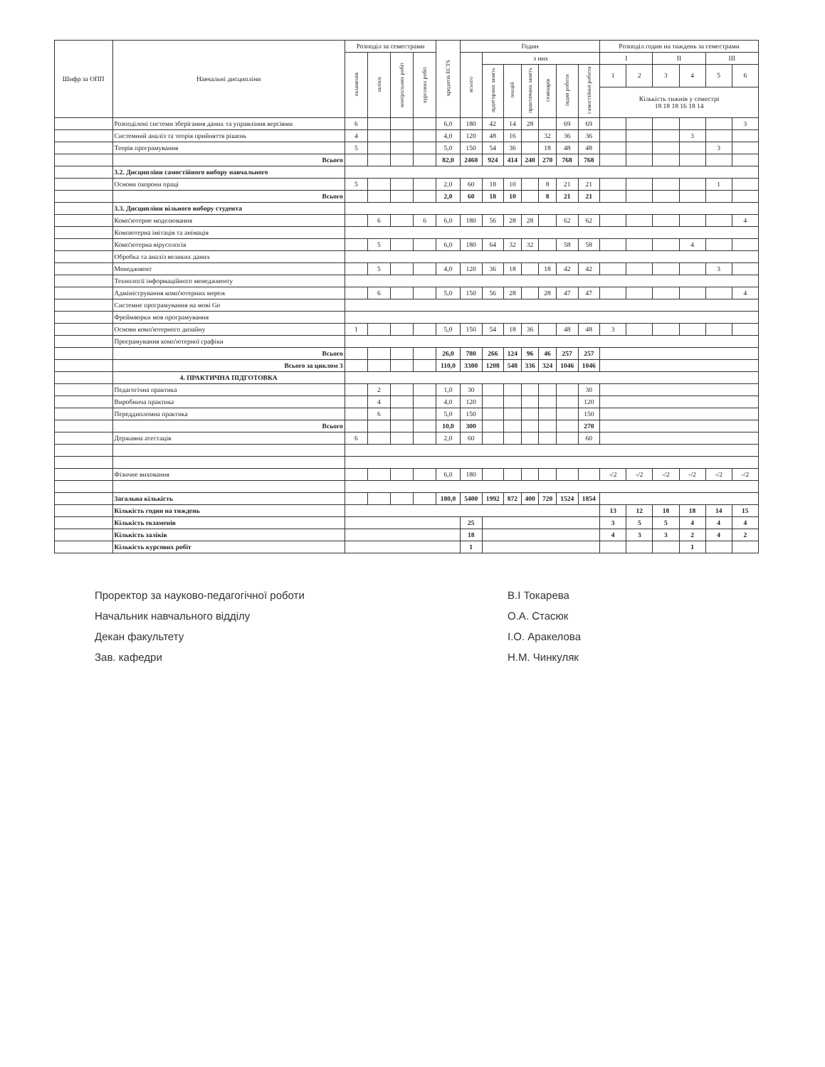| Шифр за ОПП | Навчальні дисципліни | Розподіл за семестрами | | | | кредитів ECTS | Годин | | | | | | | Розподіл годин на тиждень за семестрами | | | | | |
| --- | --- | --- | --- | --- | --- | --- | --- | --- | --- | --- | --- | --- | --- | --- | --- | --- | --- | --- | --- |
| | | екзаменів | заліки | контрольних робіт | курсових робіт | | всього | з них | | | | | | I | | II | | III | |
| | | | | | | | | аудиторних занять | лекцій | практичних занять | семінарів | індив роботи | самостійної роботи | 1 | 2 | 3 | 4 | 5 | 6 |
| | | | | | | | | | | | | | | Кількість тижнів у семестрі 18 18 18 16 18 14 | | | | | |
| | Розподілені системи зберігання даних та управління версіями | 6 | | | | 6,0 | 180 | 42 | 14 | 28 | | 69 | 69 | | | | | | 3 |
| | Системний аналіз та теорія прийняття рішень | 4 | | | | 4,0 | 120 | 48 | 16 | | 32 | 36 | 36 | | | | 3 | | |
| | Теорія програмування | 5 | | | | 5,0 | 150 | 54 | 36 | | 18 | 48 | 48 | | | | | 3 | |
| | Всього | | | | | 82,0 | 2460 | 924 | 414 | 240 | 270 | 768 | 768 | | | | | | |
| | 3.2. Дисципліни самостійного вибору навчального | | | | | | | | | | | | | | | | | | |
| | Основи охорони праці | 5 | | | | 2,0 | 60 | 18 | 10 | | 8 | 21 | 21 | | | | | 1 | |
| | Всього | | | | | 2,0 | 60 | 18 | 10 | | 8 | 21 | 21 | | | | | | |
| | 3.3. Дисципліни вільного вибору студента | | | | | | | | | | | | | | | | | | |
| | Комп'ютерне моделювання | | 6 | | 6 | 6,0 | 180 | 56 | 28 | 28 | | 62 | 62 | | | | | | 4 |
| | Компютерна імітація та анімація | | | | | | | | | | | | | | | | | | |
| | Комп'ютерна вірусологія | | 5 | | | 6,0 | 180 | 64 | 32 | 32 | | 58 | 58 | | | | 4 | | |
| | Обробка та аналіз великих даних | | | | | | | | | | | | | | | | | | |
| | Менеджмент | | 5 | | | 4,0 | 120 | 36 | 18 | | 18 | 42 | 42 | | | | | 3 | |
| | Технології інформаційного менеджменту | | | | | | | | | | | | | | | | | | |
| | Адміністрування комп'ютерних мереж | | 6 | | | 5,0 | 150 | 56 | 28 | | 28 | 47 | 47 | | | | | | 4 |
| | Системне програмування на мові Go | | | | | | | | | | | | | | | | | | |
| | Фреймворки мов програмування | | | | | | | | | | | | | | | | | | |
| | Основи комп'ютерного дизайну | 1 | | | | 5,0 | 150 | 54 | 18 | 36 | | 48 | 48 | 3 | | | | | |
| | Програмування комп'ютерної графіки | | | | | | | | | | | | | | | | | | |
| | Всього | | | | | 26,0 | 780 | 266 | 124 | 96 | 46 | 257 | 257 | | | | | | |
| | Всього за циклом 3 | | | | | 110,0 | 3300 | 1208 | 548 | 336 | 324 | 1046 | 1046 | | | | | | |
| | 4. ПРАКТИЧНА ПІДГОТОВКА | | | | | | | | | | | | | | | | | | |
| | Педагогічна практика | | 2 | | | 1,0 | 30 | | | | | | 30 | | | | | | |
| | Виробнича практика | | 4 | | | 4,0 | 120 | | | | | | 120 | | | | | | |
| | Переддипломна практика | | 6 | | | 5,0 | 150 | | | | | | 150 | | | | | | |
| | Всього | | | | | 10,0 | 300 | | | | | | 270 | | | | | | |
| | Державна атестація | 6 | | | | 2,0 | 60 | | | | | | 60 | | | | | | |
| | Фізичне виховання | | | | | 6,0 | 180 | | | | | | | -/2 | -/2 | -/2 | -/2 | -/2 | -/2 |
| | Загальна кількість | | | | | 180,0 | 5400 | 1992 | 872 | 400 | 720 | 1524 | 1854 | | | | | | |
| | Кількість годин на тиждень | | | | | | | | | | | | | 13 | 12 | 18 | 18 | 14 | 15 |
| | Кількість екзаменів | | | | | | 25 | | | | | | | 3 | 5 | 5 | 4 | 4 | 4 |
| | Кількість заліків | | | | | | 18 | | | | | | | 4 | 3 | 3 | 2 | 4 | 2 |
| | Кількість курсових робіт | | | | | | 1 | | | | | | | | | | 1 | | |
Проректор за науково-педагогічної роботи
Начальник навчального відділу
Декан факультету
Зав. кафедри
В.І Токарева
О.А. Стасюк
І.О. Аракелова
Н.М. Чинкуляк